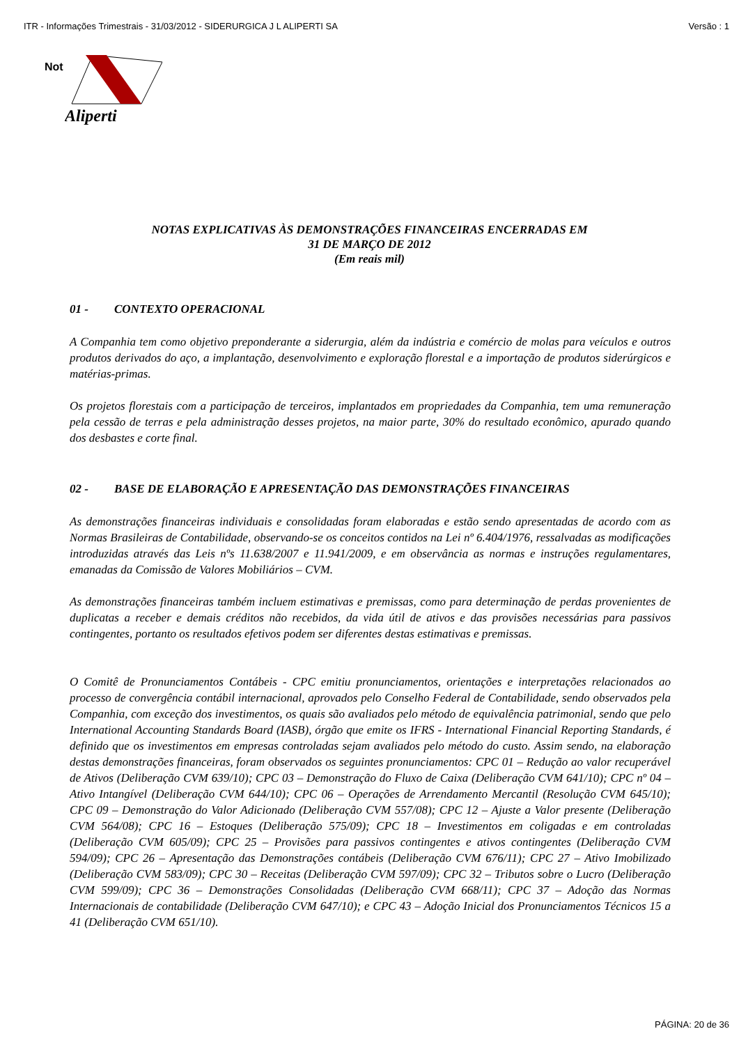ITR - Informações Trimestrais - 31/03/2012 - SIDERURGICA J L ALIPERTI SA Versão : 1
Not
Aliperti
NOTAS EXPLICATIVAS ÀS DEMONSTRAÇÕES FINANCEIRAS ENCERRADAS EM
31 DE MARÇO DE 2012
(Em reais mil)
01 - CONTEXTO OPERACIONAL
A Companhia tem como objetivo preponderante a siderurgia, além da indústria e comércio de molas para veículos e outros produtos derivados do aço, a implantação, desenvolvimento e exploração florestal e a importação de produtos siderúrgicos e matérias-primas.
Os projetos florestais com a participação de terceiros, implantados em propriedades da Companhia, tem uma remuneração pela cessão de terras e pela administração desses projetos, na maior parte, 30% do resultado econômico, apurado quando dos desbastes e corte final.
02 - BASE DE ELABORAÇÃO E APRESENTAÇÃO DAS DEMONSTRAÇÕES FINANCEIRAS
As demonstrações financeiras individuais e consolidadas foram elaboradas e estão sendo apresentadas de acordo com as Normas Brasileiras de Contabilidade, observando-se os conceitos contidos na Lei nº 6.404/1976, ressalvadas as modificações introduzidas através das Leis nºs 11.638/2007 e 11.941/2009, e em observância as normas e instruções regulamentares, emanadas da Comissão de Valores Mobiliários – CVM.
As demonstrações financeiras também incluem estimativas e premissas, como para determinação de perdas provenientes de duplicatas a receber e demais créditos não recebidos, da vida útil de ativos e das provisões necessárias para passivos contingentes, portanto os resultados efetivos podem ser diferentes destas estimativas e premissas.
O Comitê de Pronunciamentos Contábeis - CPC emitiu pronunciamentos, orientações e interpretações relacionados ao processo de convergência contábil internacional, aprovados pelo Conselho Federal de Contabilidade, sendo observados pela Companhia, com exceção dos investimentos, os quais são avaliados pelo método de equivalência patrimonial, sendo que pelo International Accounting Standards Board (IASB), órgão que emite os IFRS - International Financial Reporting Standards, é definido que os investimentos em empresas controladas sejam avaliados pelo método do custo. Assim sendo, na elaboração destas demonstrações financeiras, foram observados os seguintes pronunciamentos: CPC 01 – Redução ao valor recuperável de Ativos (Deliberação CVM 639/10); CPC 03 – Demonstração do Fluxo de Caixa (Deliberação CVM 641/10); CPC nº 04 – Ativo Intangível (Deliberação CVM 644/10); CPC 06 – Operações de Arrendamento Mercantil (Resolução CVM 645/10); CPC 09 – Demonstração do Valor Adicionado (Deliberação CVM 557/08); CPC 12 – Ajuste a Valor presente (Deliberação CVM 564/08); CPC 16 – Estoques (Deliberação 575/09); CPC 18 – Investimentos em coligadas e em controladas (Deliberação CVM 605/09); CPC 25 – Provisões para passivos contingentes e ativos contingentes (Deliberação CVM 594/09); CPC 26 – Apresentação das Demonstrações contábeis (Deliberação CVM 676/11); CPC 27 – Ativo Imobilizado (Deliberação CVM 583/09); CPC 30 – Receitas (Deliberação CVM 597/09); CPC 32 – Tributos sobre o Lucro (Deliberação CVM 599/09); CPC 36 – Demonstrações Consolidadas (Deliberação CVM 668/11); CPC 37 – Adoção das Normas Internacionais de contabilidade (Deliberação CVM 647/10); e CPC 43 – Adoção Inicial dos Pronunciamentos Técnicos 15 a 41 (Deliberação CVM 651/10).
PÁGINA: 20 de 36